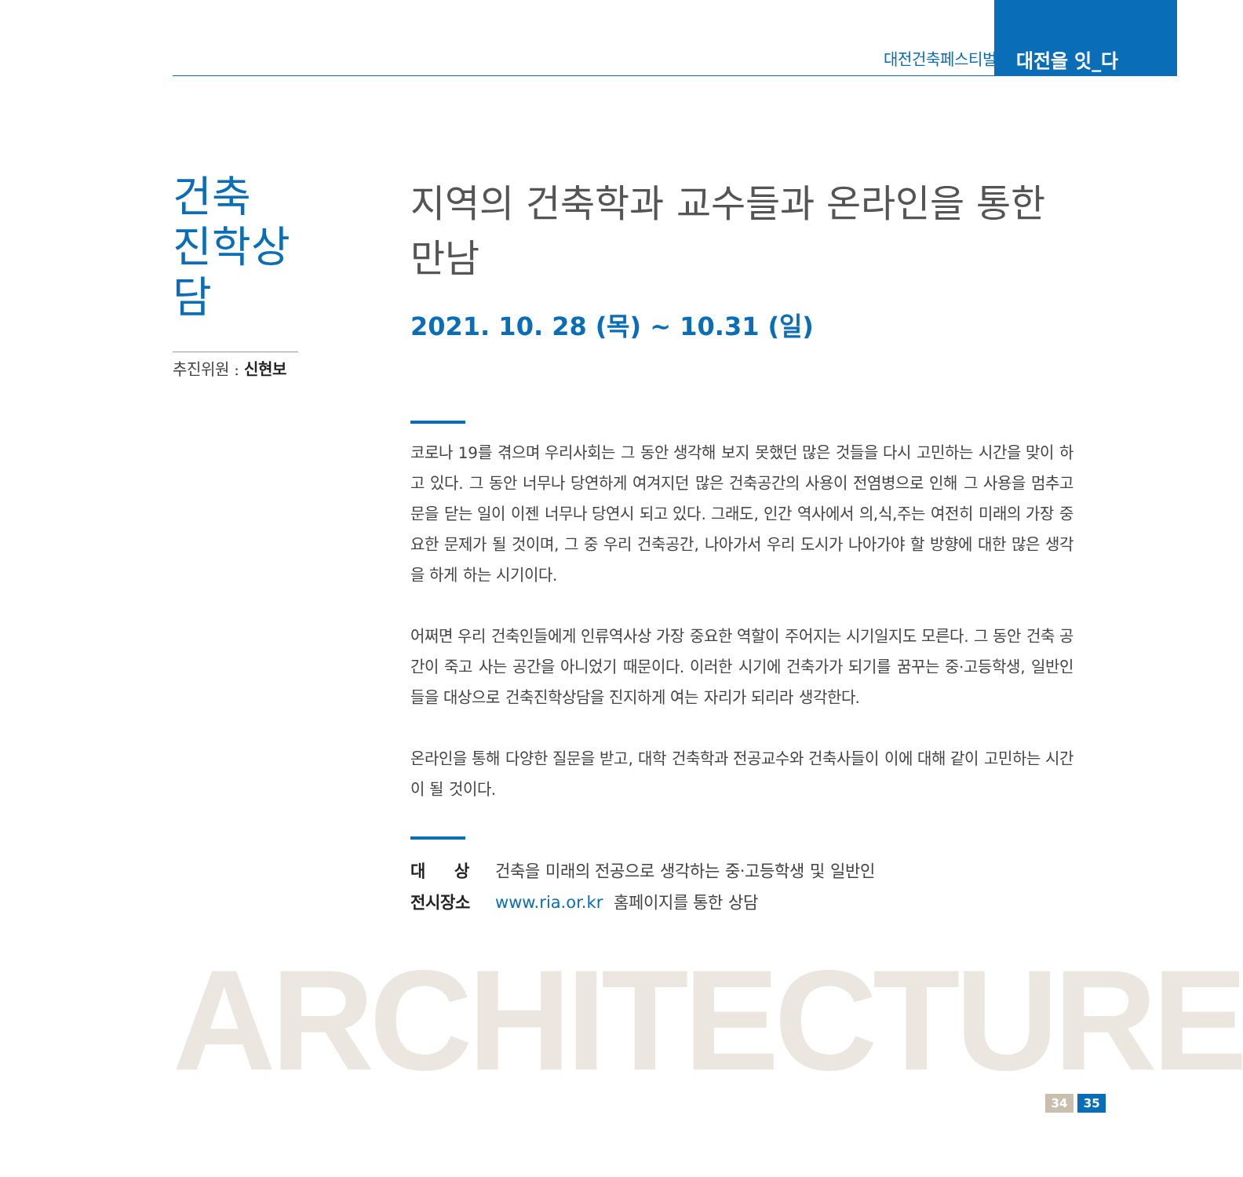대전건축페스티벌
대전을 잇_다
건축
진학상담
추진위원 : 신현보
지역의 건축학과 교수들과 온라인을 통한 만남
2021. 10. 28 (목) ~ 10.31 (일)
코로나 19를 겪으며 우리사회는 그 동안 생각해 보지 못했던 많은 것들을 다시 고민하는 시간을 맞이 하고 있다. 그 동안 너무나 당연하게 여겨지던 많은 건축공간의 사용이 전염병으로 인해 그 사용을 멈추고 문을 닫는 일이 이젠 너무나 당연시 되고 있다. 그래도, 인간 역사에서 의,식,주는 여전히 미래의 가장 중요한 문제가 될 것이며, 그 중 우리 건축공간, 나아가서 우리 도시가 나아가야 할 방향에 대한 많은 생각을 하게 하는 시기이다.
어쩌면 우리 건축인들에게 인류역사상 가장 중요한 역할이 주어지는 시기일지도 모른다. 그 동안 건축 공간이 죽고 사는 공간을 아니었기 때문이다. 이러한 시기에 건축가가 되기를 꿈꾸는 중·고등학생, 일반인들을 대상으로 건축진학상담을 진지하게 여는 자리가 되리라 생각한다.
온라인을 통해 다양한 질문을 받고, 대학 건축학과 전공교수와 건축사들이 이에 대해 같이 고민하는 시간이 될 것이다.
대 상 건축을 미래의 전공으로 생각하는 중·고등학생 및 일반인
전시장소 www.ria.or.kr 홈페이지를 통한 상담
ARCHITECTURE 34 35